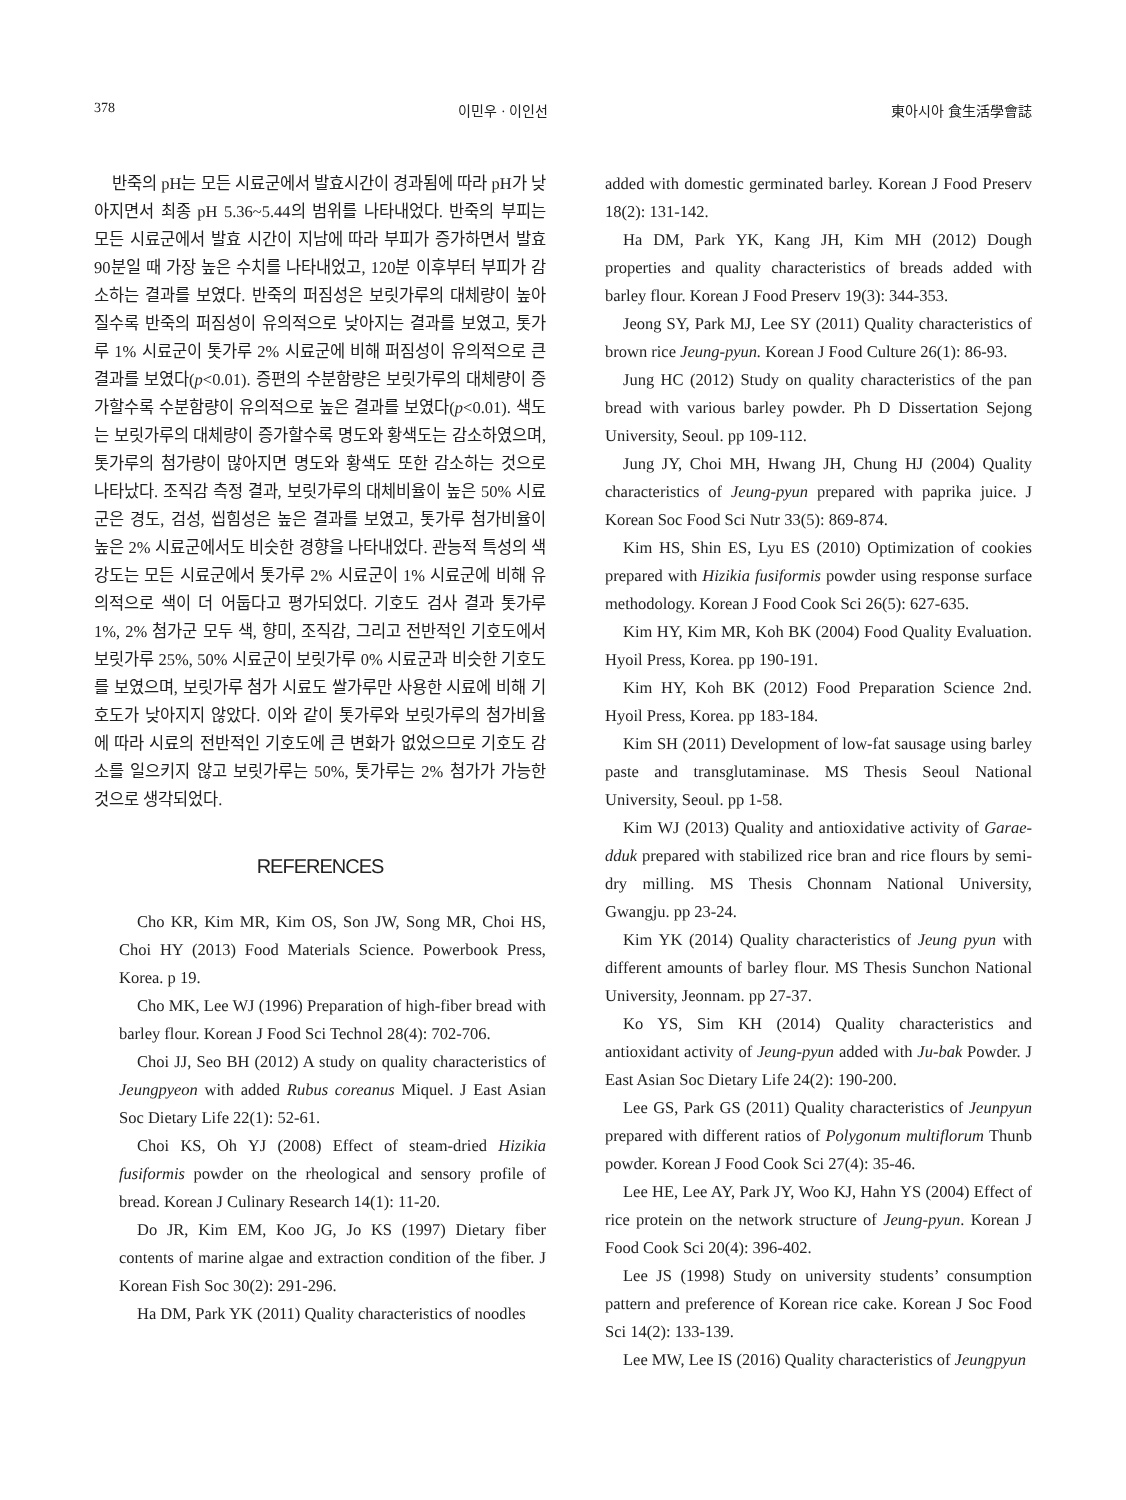378 이민우 · 이인선 東아시아 食生活學會誌
반죽의 pH는 모든 시료군에서 발효시간이 경과됨에 따라 pH가 낮아지면서 최종 pH 5.36~5.44의 범위를 나타내었다. 반죽의 부피는 모든 시료군에서 발효 시간이 지남에 따라 부피가 증가하면서 발효 90분일 때 가장 높은 수치를 나타내었고, 120분 이후부터 부피가 감소하는 결과를 보였다. 반죽의 퍼짐성은 보릿가루의 대체량이 높아질수록 반죽의 퍼짐성이 유의적으로 낮아지는 결과를 보였고, 톳가루 1% 시료군이 톳가루 2% 시료군에 비해 퍼짐성이 유의적으로 큰 결과를 보였다(p<0.01). 증편의 수분함량은 보릿가루의 대체량이 증가할수록 수분함량이 유의적으로 높은 결과를 보였다(p<0.01). 색도는 보릿가루의 대체량이 증가할수록 명도와 황색도는 감소하였으며, 톳가루의 첨가량이 많아지면 명도와 황색도 또한 감소하는 것으로 나타났다. 조직감 측정 결과, 보릿가루의 대체비율이 높은 50% 시료군은 경도, 검성, 씹힘성은 높은 결과를 보였고, 톳가루 첨가비율이 높은 2% 시료군에서도 비슷한 경향을 나타내었다. 관능적 특성의 색 강도는 모든 시료군에서 톳가루 2% 시료군이 1% 시료군에 비해 유의적으로 색이 더 어둡다고 평가되었다. 기호도 검사 결과 톳가루 1%, 2% 첨가군 모두 색, 향미, 조직감, 그리고 전반적인 기호도에서 보릿가루 25%, 50% 시료군이 보릿가루 0% 시료군과 비슷한 기호도를 보였으며, 보릿가루 첨가 시료도 쌀가루만 사용한 시료에 비해 기호도가 낮아지지 않았다. 이와 같이 톳가루와 보릿가루의 첨가비율에 따라 시료의 전반적인 기호도에 큰 변화가 없었으므로 기호도 감소를 일으키지 않고 보릿가루는 50%, 톳가루는 2% 첨가가 가능한 것으로 생각되었다.
REFERENCES
Cho KR, Kim MR, Kim OS, Son JW, Song MR, Choi HS, Choi HY (2013) Food Materials Science. Powerbook Press, Korea. p 19.
Cho MK, Lee WJ (1996) Preparation of high-fiber bread with barley flour. Korean J Food Sci Technol 28(4): 702-706.
Choi JJ, Seo BH (2012) A study on quality characteristics of Jeungpyeon with added Rubus coreanus Miquel. J East Asian Soc Dietary Life 22(1): 52-61.
Choi KS, Oh YJ (2008) Effect of steam-dried Hizikia fusiformis powder on the rheological and sensory profile of bread. Korean J Culinary Research 14(1): 11-20.
Do JR, Kim EM, Koo JG, Jo KS (1997) Dietary fiber contents of marine algae and extraction condition of the fiber. J Korean Fish Soc 30(2): 291-296.
Ha DM, Park YK (2011) Quality characteristics of noodles
added with domestic germinated barley. Korean J Food Preserv 18(2): 131-142.
Ha DM, Park YK, Kang JH, Kim MH (2012) Dough properties and quality characteristics of breads added with barley flour. Korean J Food Preserv 19(3): 344-353.
Jeong SY, Park MJ, Lee SY (2011) Quality characteristics of brown rice Jeung-pyun. Korean J Food Culture 26(1): 86-93.
Jung HC (2012) Study on quality characteristics of the pan bread with various barley powder. Ph D Dissertation Sejong University, Seoul. pp 109-112.
Jung JY, Choi MH, Hwang JH, Chung HJ (2004) Quality characteristics of Jeung-pyun prepared with paprika juice. J Korean Soc Food Sci Nutr 33(5): 869-874.
Kim HS, Shin ES, Lyu ES (2010) Optimization of cookies prepared with Hizikia fusiformis powder using response surface methodology. Korean J Food Cook Sci 26(5): 627-635.
Kim HY, Kim MR, Koh BK (2004) Food Quality Evaluation. Hyoil Press, Korea. pp 190-191.
Kim HY, Koh BK (2012) Food Preparation Science 2nd. Hyoil Press, Korea. pp 183-184.
Kim SH (2011) Development of low-fat sausage using barley paste and transglutaminase. MS Thesis Seoul National University, Seoul. pp 1-58.
Kim WJ (2013) Quality and antioxidative activity of Garae-dduk prepared with stabilized rice bran and rice flours by semi-dry milling. MS Thesis Chonnam National University, Gwangju. pp 23-24.
Kim YK (2014) Quality characteristics of Jeung pyun with different amounts of barley flour. MS Thesis Sunchon National University, Jeonnam. pp 27-37.
Ko YS, Sim KH (2014) Quality characteristics and antioxidant activity of Jeung-pyun added with Ju-bak Powder. J East Asian Soc Dietary Life 24(2): 190-200.
Lee GS, Park GS (2011) Quality characteristics of Jeunpyun prepared with different ratios of Polygonum multiflorum Thunb powder. Korean J Food Cook Sci 27(4): 35-46.
Lee HE, Lee AY, Park JY, Woo KJ, Hahn YS (2004) Effect of rice protein on the network structure of Jeung-pyun. Korean J Food Cook Sci 20(4): 396-402.
Lee JS (1998) Study on university students’ consumption pattern and preference of Korean rice cake. Korean J Soc Food Sci 14(2): 133-139.
Lee MW, Lee IS (2016) Quality characteristics of Jeungpyun